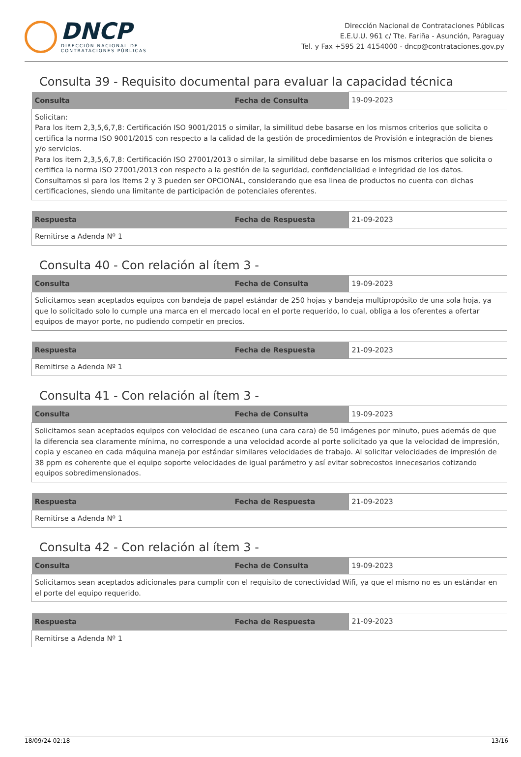DNCP
DIRECCIÓN NACIONAL DE
CONTRATACIONES PÚBLICAS
Dirección Nacional de Contrataciones Públicas
E.E.U.U. 961 c/ Tte. Fariña - Asunción, Paraguay
Tel. y Fax +595 21 4154000 - dncp@contrataciones.gov.py
Consulta 39 - Requisito documental para evaluar la capacidad técnica
| Consulta | Fecha de Consulta | 19-09-2023 |
| Solicitan: Para los item 2,3,5,6,7,8: Certificación ISO 9001/2015 o similar, la similitud debe basarse en los mismos criterios que solicita o certifica la norma ISO 9001/2015 con respecto a la calidad de la gestión de procedimientos de Provisión e integración de bienes y/o servicios. Para los item 2,3,5,6,7,8: Certificación ISO 27001/2013 o similar, la similitud debe basarse en los mismos criterios que solicita o certifica la norma ISO 27001/2013 con respecto a la gestión de la seguridad, confidencialidad e integridad de los datos. Consultamos si para los Items 2 y 3 pueden ser OPCIONAL, considerando que esa linea de productos no cuenta con dichas certificaciones, siendo una limitante de participación de potenciales oferentes. | | |
| Respuesta | Fecha de Respuesta | 21-09-2023 |
| Remitirse a Adenda Nº 1 | | |
Consulta 40 - Con relación al ítem 3 -
| Consulta | Fecha de Consulta | 19-09-2023 |
| Solicitamos sean aceptados equipos con bandeja de papel estándar de 250 hojas y bandeja multipropósito de una sola hoja, ya que lo solicitado solo lo cumple una marca en el mercado local en el porte requerido, lo cual, obliga a los oferentes a ofertar equipos de mayor porte, no pudiendo competir en precios. | | |
| Respuesta | Fecha de Respuesta | 21-09-2023 |
| Remitirse a Adenda Nº 1 | | |
Consulta 41 - Con relación al ítem 3 -
| Consulta | Fecha de Consulta | 19-09-2023 |
| Solicitamos sean aceptados equipos con velocidad de escaneo (una cara cara) de 50 imágenes por minuto, pues además de que la diferencia sea claramente mínima, no corresponde a una velocidad acorde al porte solicitado ya que la velocidad de impresión, copia y escaneo en cada máquina maneja por estándar similares velocidades de trabajo. Al solicitar velocidades de impresión de 38 ppm es coherente que el equipo soporte velocidades de igual parámetro y así evitar sobrecostos innecesarios cotizando equipos sobredimensionados. | | |
| Respuesta | Fecha de Respuesta | 21-09-2023 |
| Remitirse a Adenda Nº 1 | | |
Consulta 42 - Con relación al ítem 3 -
| Consulta | Fecha de Consulta | 19-09-2023 |
| Solicitamos sean aceptados adicionales para cumplir con el requisito de conectividad Wifi, ya que el mismo no es un estándar en el porte del equipo requerido. | | |
| Respuesta | Fecha de Respuesta | 21-09-2023 |
| Remitirse a Adenda Nº 1 | | |
18/09/24 02:18 13/16